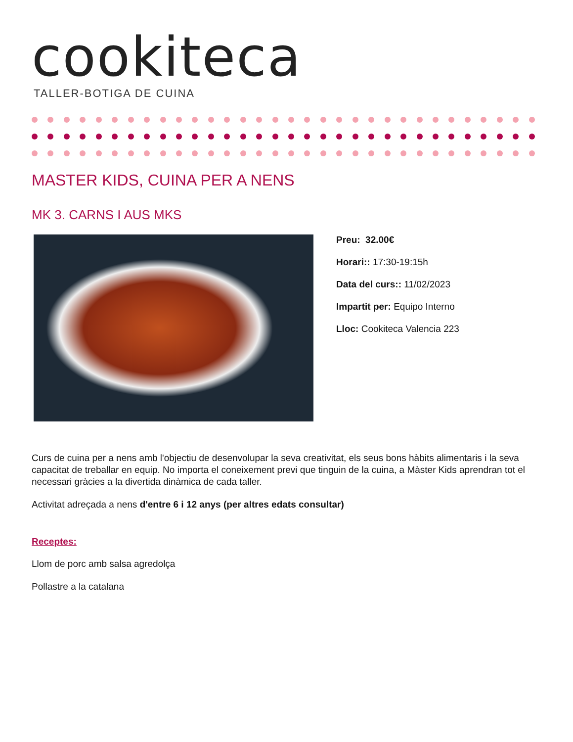cookiteca
TALLER-BOTIGA DE CUINA
MASTER KIDS, CUINA PER A NENS
MK 3. CARNS I AUS MKS
Preu: 32.00€
Horari:: 17:30-19:15h
Data del curs:: 11/02/2023
Impartit per: Equipo Interno
Lloc: Cookiteca Valencia 223
Curs de cuina per a nens amb l'objectiu de desenvolupar la seva creativitat, els seus bons hàbits alimentaris i la seva capacitat de treballar en equip. No importa el coneixement previ que tinguin de la cuina, a Màster Kids aprendran tot el necessari gràcies a la divertida dinàmica de cada taller.
Activitat adreçada a nens d'entre 6 i 12 anys (per altres edats consultar)
Receptes:
Llom de porc amb salsa agredolça
Pollastre a la catalana